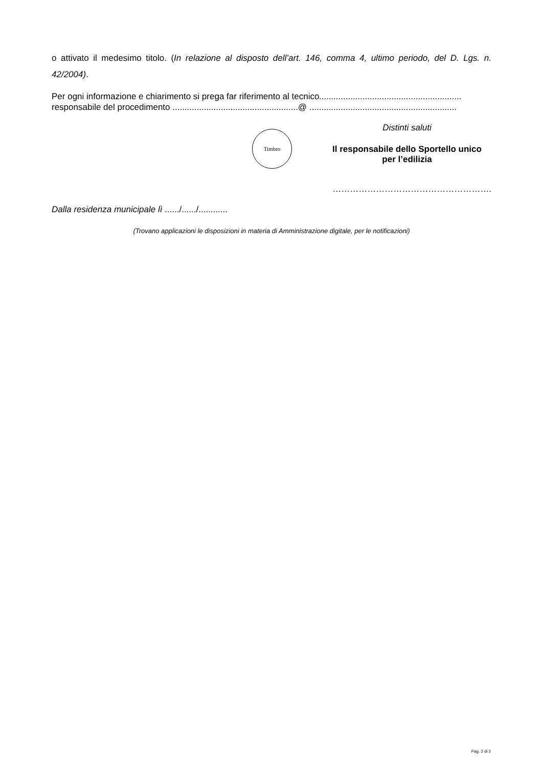o attivato il medesimo titolo. (In relazione al disposto dell’art. 146, comma 4, ultimo periodo, del D. Lgs. n. 42/2004).
Per ogni informazione e chiarimento si prega far riferimento al tecnico...........................................................
responsabile del procedimento ....................................................@ .............................................................
Timbro
Distinti saluti
Il responsabile dello Sportello unico
per l’edilizia
……………………………………………….
Dalla residenza municipale lì ....../....../............
(Trovano applicazioni le disposizioni in materia di Amministrazione digitale, per le notificazioni)
Pag. 2 di 2